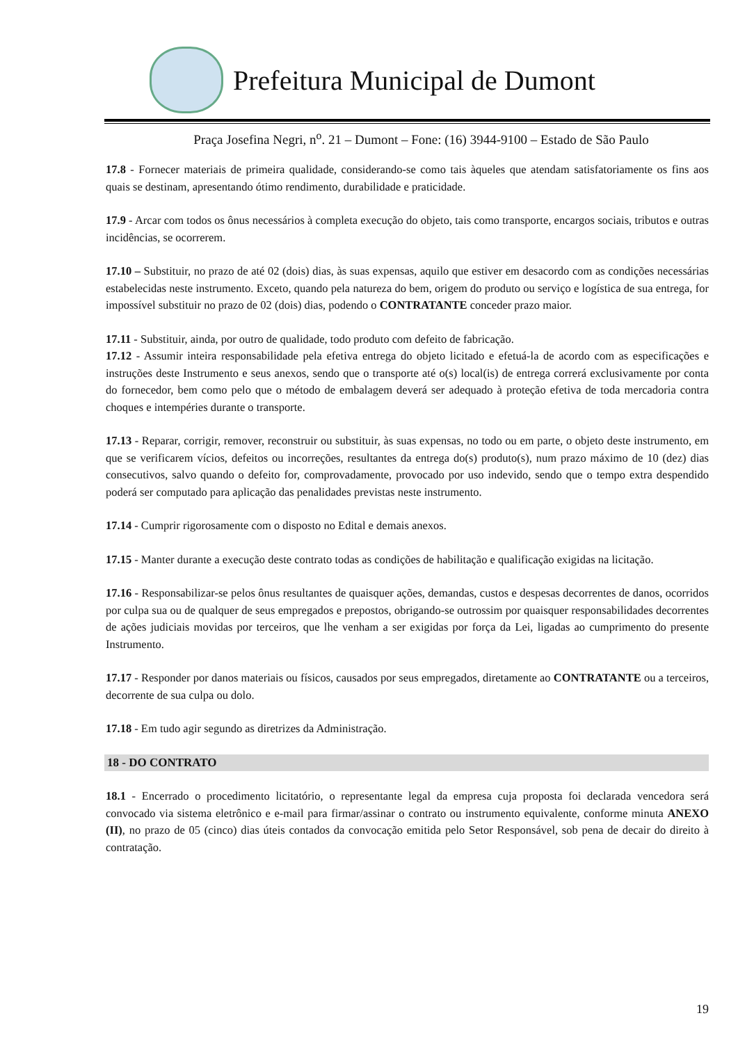Prefeitura Municipal de Dumont
Praça Josefina Negri, n<sup>o</sup>. 21 – Dumont – Fone: (16) 3944-9100 – Estado de São Paulo
17.8 - Fornecer materiais de primeira qualidade, considerando-se como tais àqueles que atendam satisfatoriamente os fins aos quais se destinam, apresentando ótimo rendimento, durabilidade e praticidade.
17.9 - Arcar com todos os ônus necessários à completa execução do objeto, tais como transporte, encargos sociais, tributos e outras incidências, se ocorrerem.
17.10 – Substituir, no prazo de até 02 (dois) dias, às suas expensas, aquilo que estiver em desacordo com as condições necessárias estabelecidas neste instrumento. Exceto, quando pela natureza do bem, origem do produto ou serviço e logística de sua entrega, for impossível substituir no prazo de 02 (dois) dias, podendo o CONTRATANTE conceder prazo maior.
17.11 - Substituir, ainda, por outro de qualidade, todo produto com defeito de fabricação.
17.12 - Assumir inteira responsabilidade pela efetiva entrega do objeto licitado e efetuá-la de acordo com as especificações e instruções deste Instrumento e seus anexos, sendo que o transporte até o(s) local(is) de entrega correrá exclusivamente por conta do fornecedor, bem como pelo que o método de embalagem deverá ser adequado à proteção efetiva de toda mercadoria contra choques e intempéries durante o transporte.
17.13 - Reparar, corrigir, remover, reconstruir ou substituir, às suas expensas, no todo ou em parte, o objeto deste instrumento, em que se verificarem vícios, defeitos ou incorreções, resultantes da entrega do(s) produto(s), num prazo máximo de 10 (dez) dias consecutivos, salvo quando o defeito for, comprovadamente, provocado por uso indevido, sendo que o tempo extra despendido poderá ser computado para aplicação das penalidades previstas neste instrumento.
17.14 - Cumprir rigorosamente com o disposto no Edital e demais anexos.
17.15 - Manter durante a execução deste contrato todas as condições de habilitação e qualificação exigidas na licitação.
17.16 - Responsabilizar-se pelos ônus resultantes de quaisquer ações, demandas, custos e despesas decorrentes de danos, ocorridos por culpa sua ou de qualquer de seus empregados e prepostos, obrigando-se outrossim por quaisquer responsabilidades decorrentes de ações judiciais movidas por terceiros, que lhe venham a ser exigidas por força da Lei, ligadas ao cumprimento do presente Instrumento.
17.17 - Responder por danos materiais ou físicos, causados por seus empregados, diretamente ao CONTRATANTE ou a terceiros, decorrente de sua culpa ou dolo.
17.18 - Em tudo agir segundo as diretrizes da Administração.
18 - DO CONTRATO
18.1 - Encerrado o procedimento licitatório, o representante legal da empresa cuja proposta foi declarada vencedora será convocado via sistema eletrônico e e-mail para firmar/assinar o contrato ou instrumento equivalente, conforme minuta ANEXO (II), no prazo de 05 (cinco) dias úteis contados da convocação emitida pelo Setor Responsável, sob pena de decair do direito à contratação.
19